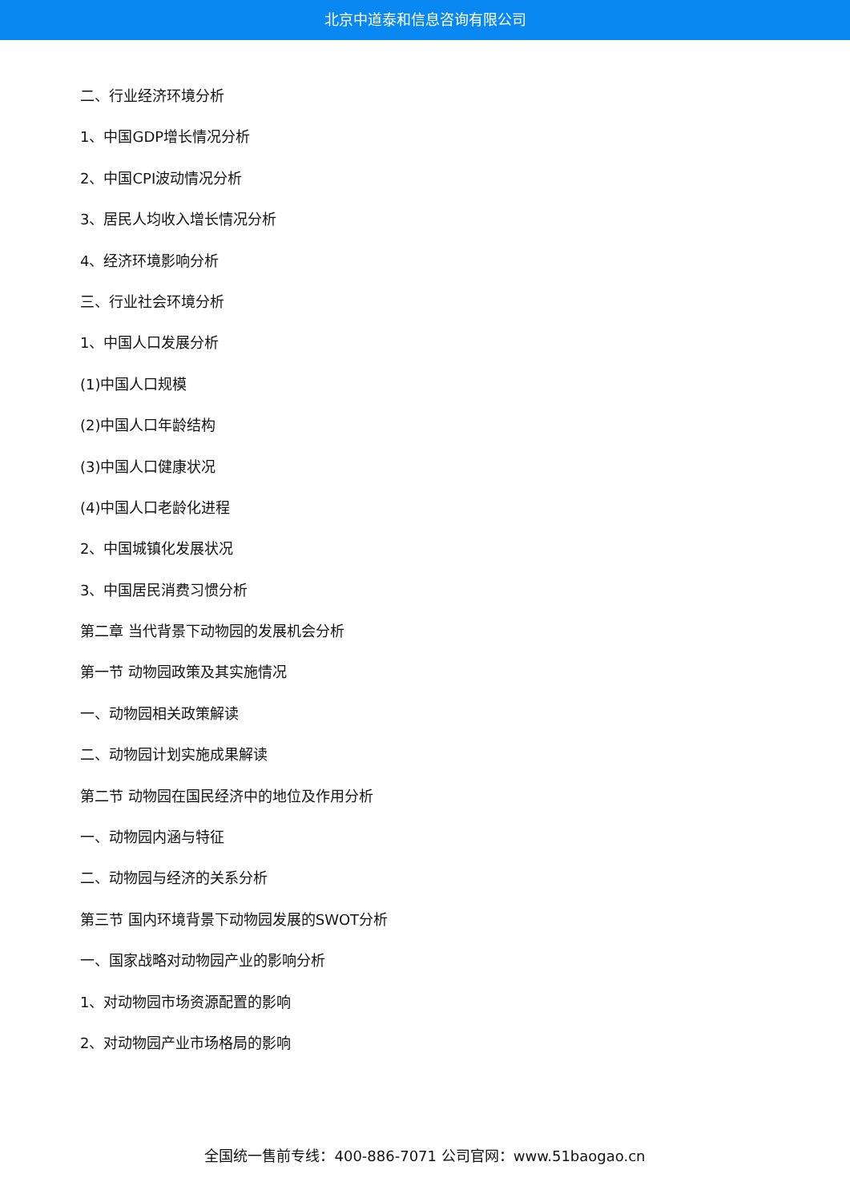北京中道泰和信息咨询有限公司
二、行业经济环境分析
1、中国GDP增长情况分析
2、中国CPI波动情况分析
3、居民人均收入增长情况分析
4、经济环境影响分析
三、行业社会环境分析
1、中国人口发展分析
(1)中国人口规模
(2)中国人口年龄结构
(3)中国人口健康状况
(4)中国人口老龄化进程
2、中国城镇化发展状况
3、中国居民消费习惯分析
第二章 当代背景下动物园的发展机会分析
第一节 动物园政策及其实施情况
一、动物园相关政策解读
二、动物园计划实施成果解读
第二节 动物园在国民经济中的地位及作用分析
一、动物园内涵与特征
二、动物园与经济的关系分析
第三节 国内环境背景下动物园发展的SWOT分析
一、国家战略对动物园产业的影响分析
1、对动物园市场资源配置的影响
2、对动物园产业市场格局的影响
全国统一售前专线：400-886-7071 公司官网：www.51baogao.cn